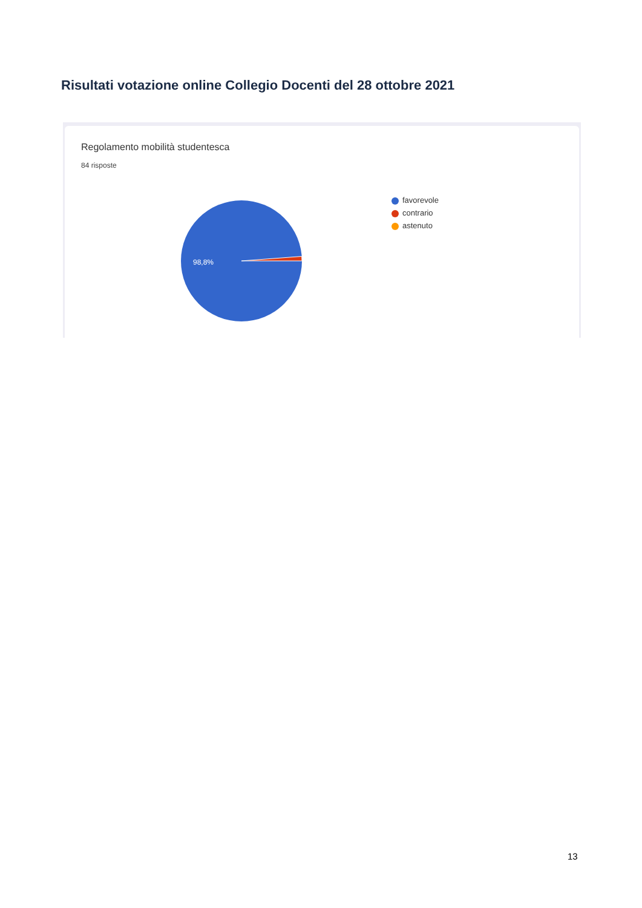Risultati votazione online Collegio Docenti del 28 ottobre 2021
Regolamento mobilità studentesca
84 risposte
98,8%
favorevole
contrario
astenuto
13